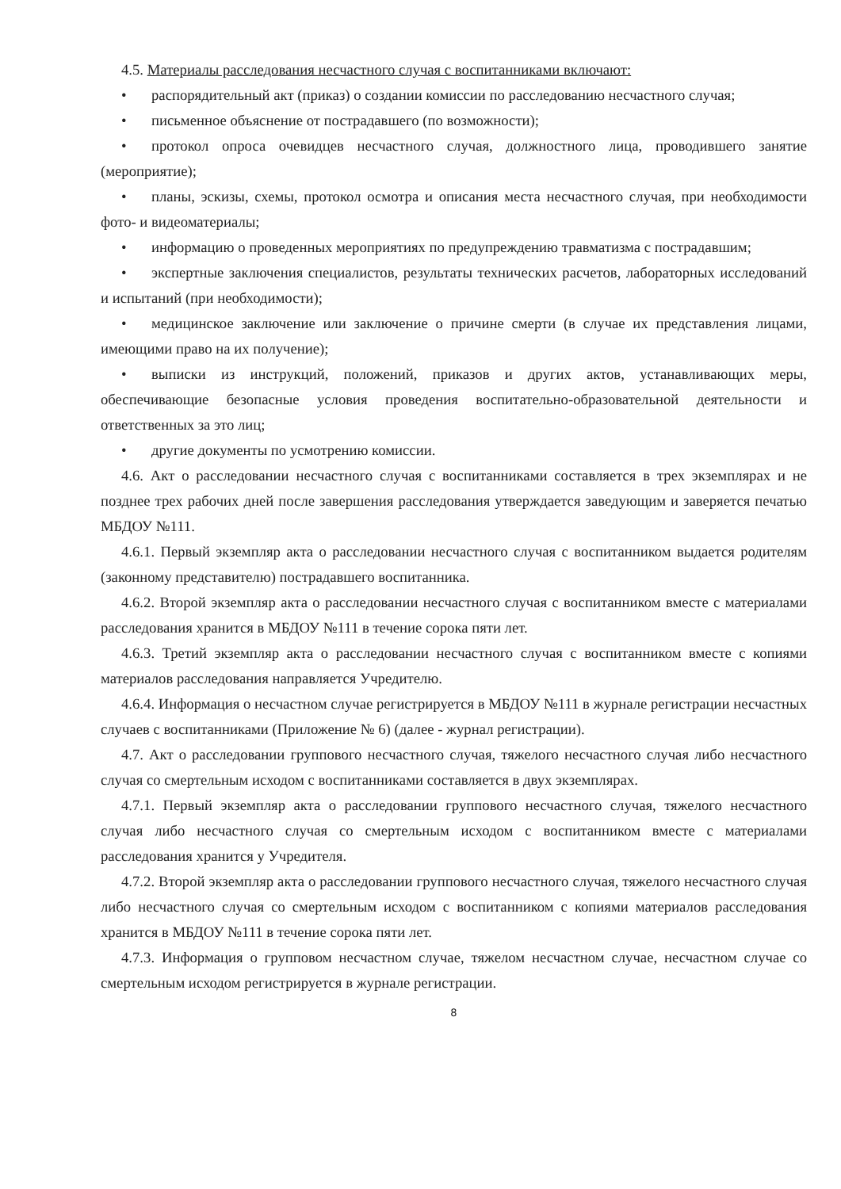4.5. Материалы расследования несчастного случая с воспитанниками включают:
• распорядительный акт (приказ) о создании комиссии по расследованию несчастного случая;
• письменное объяснение от пострадавшего (по возможности);
• протокол опроса очевидцев несчастного случая, должностного лица, проводившего занятие (мероприятие);
• планы, эскизы, схемы, протокол осмотра и описания места несчастного случая, при необходимости фото- и видеоматериалы;
• информацию о проведенных мероприятиях по предупреждению травматизма с пострадавшим;
• экспертные заключения специалистов, результаты технических расчетов, лабораторных исследований и испытаний (при необходимости);
• медицинское заключение или заключение о причине смерти (в случае их представления лицами, имеющими право на их получение);
• выписки из инструкций, положений, приказов и других актов, устанавливающих меры, обеспечивающие безопасные условия проведения воспитательно-образовательной деятельности и ответственных за это лиц;
• другие документы по усмотрению комиссии.
4.6. Акт о расследовании несчастного случая с воспитанниками составляется в трех экземплярах и не позднее трех рабочих дней после завершения расследования утверждается заведующим и заверяется печатью МБДОУ №111.
4.6.1. Первый экземпляр акта о расследовании несчастного случая с воспитанником выдается родителям (законному представителю) пострадавшего воспитанника.
4.6.2. Второй экземпляр акта о расследовании несчастного случая с воспитанником вместе с материалами расследования хранится в МБДОУ №111 в течение сорока пяти лет.
4.6.3. Третий экземпляр акта о расследовании несчастного случая с воспитанником вместе с копиями материалов расследования направляется Учредителю.
4.6.4. Информация о несчастном случае регистрируется в МБДОУ №111 в журнале регистрации несчастных случаев с воспитанниками (Приложение № 6) (далее - журнал регистрации).
4.7. Акт о расследовании группового несчастного случая, тяжелого несчастного случая либо несчастного случая со смертельным исходом с воспитанниками составляется в двух экземплярах.
4.7.1. Первый экземпляр акта о расследовании группового несчастного случая, тяжелого несчастного случая либо несчастного случая со смертельным исходом с воспитанником вместе с материалами расследования хранится у Учредителя.
4.7.2. Второй экземпляр акта о расследовании группового несчастного случая, тяжелого несчастного случая либо несчастного случая со смертельным исходом с воспитанником с копиями материалов расследования хранится в МБДОУ №111 в течение сорока пяти лет.
4.7.3. Информация о групповом несчастном случае, тяжелом несчастном случае, несчастном случае со смертельным исходом регистрируется в журнале регистрации.
8